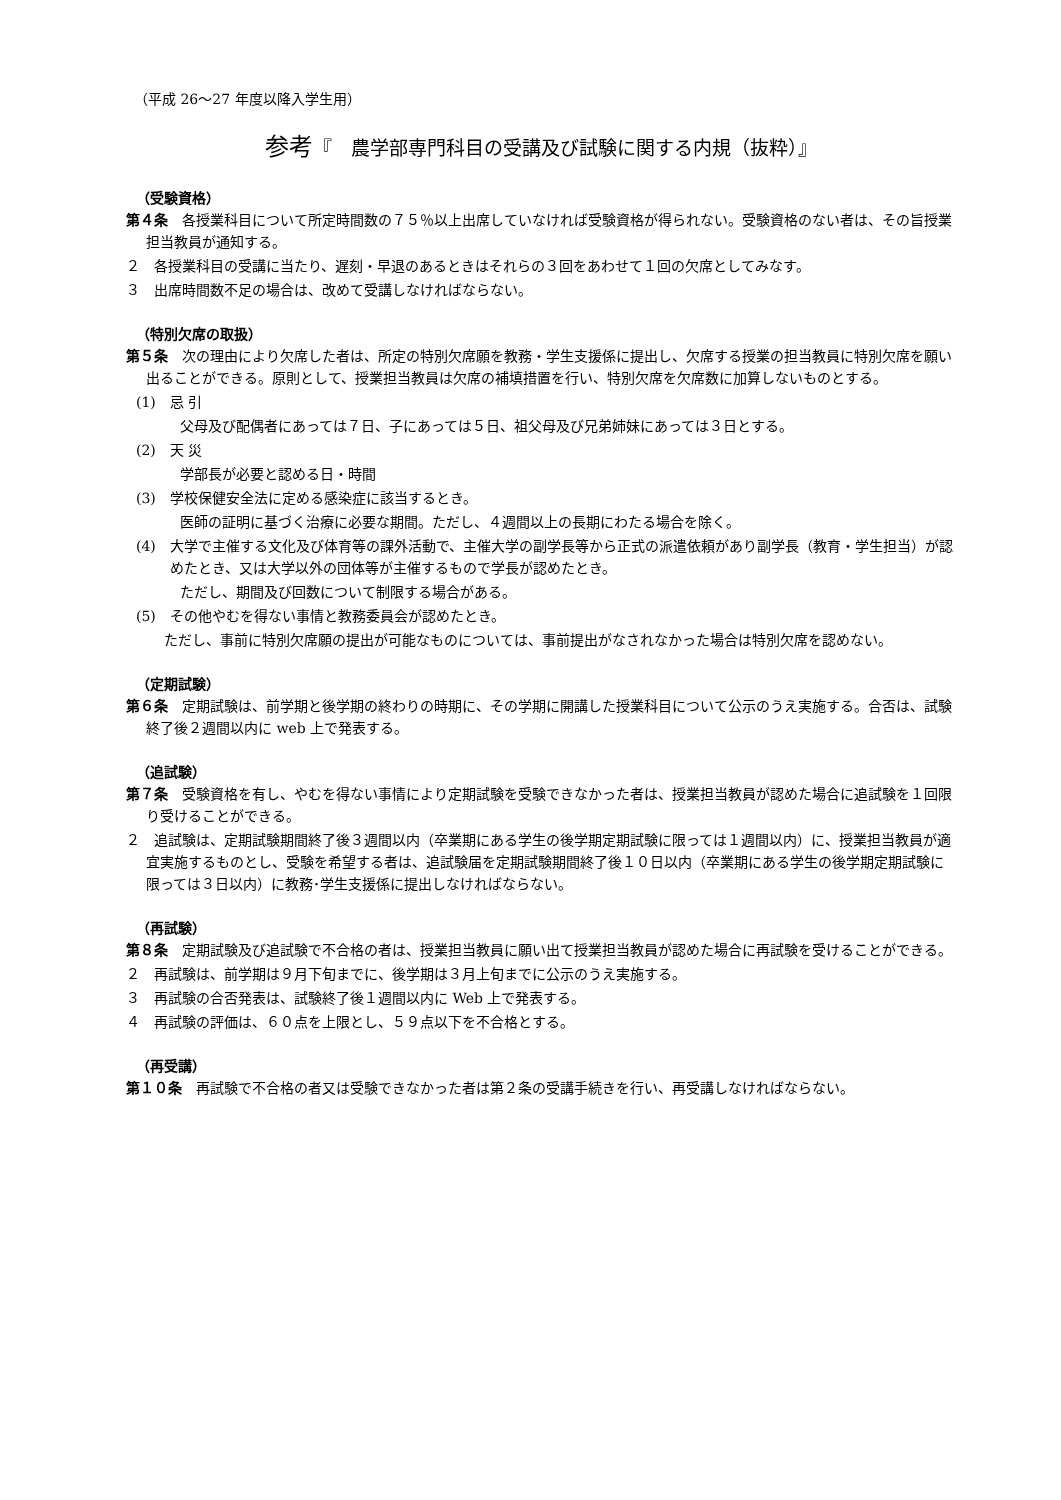（平成 26～27 年度以降入学生用）
参考『　農学部専門科目の受講及び試験に関する内規（抜粋）』
（受験資格）
第４条　各授業科目について所定時間数の７５％以上出席していなければ受験資格が得られない。受験資格のない者は、その旨授業担当教員が通知する。
２　各授業科目の受講に当たり、遅刻・早退のあるときはそれらの３回をあわせて１回の欠席としてみなす。
３　出席時間数不足の場合は、改めて受講しなければならない。
（特別欠席の取扱）
第５条　次の理由により欠席した者は、所定の特別欠席願を教務・学生支援係に提出し、欠席する授業の担当教員に特別欠席を願い出ることができる。原則として、授業担当教員は欠席の補填措置を行い、特別欠席を欠席数に加算しないものとする。
(1)　忌 引
父母及び配偶者にあっては７日、子にあっては５日、祖父母及び兄弟姉妹にあっては３日とする。
(2)　天 災
学部長が必要と認める日・時間
(3)　学校保健安全法に定める感染症に該当するとき。
医師の証明に基づく治療に必要な期間。ただし、４週間以上の長期にわたる場合を除く。
(4)　大学で主催する文化及び体育等の課外活動で、主催大学の副学長等から正式の派遣依頼があり副学長（教育・学生担当）が認めたとき、又は大学以外の団体等が主催するもので学長が認めたとき。
ただし、期間及び回数について制限する場合がある。
(5)　その他やむを得ない事情と教務委員会が認めたとき。
ただし、事前に特別欠席願の提出が可能なものについては、事前提出がなされなかった場合は特別欠席を認めない。
（定期試験）
第６条　定期試験は、前学期と後学期の終わりの時期に、その学期に開講した授業科目について公示のうえ実施する。合否は、試験終了後２週間以内に web 上で発表する。
（追試験）
第７条　受験資格を有し、やむを得ない事情により定期試験を受験できなかった者は、授業担当教員が認めた場合に追試験を１回限り受けることができる。
２　追試験は、定期試験期間終了後３週間以内（卒業期にある学生の後学期定期試験に限っては１週間以内）に、授業担当教員が適宜実施するものとし、受験を希望する者は、追試験届を定期試験期間終了後１０日以内（卒業期にある学生の後学期定期試験に限っては３日以内）に教務･学生支援係に提出しなければならない。
（再試験）
第８条　定期試験及び追試験で不合格の者は、授業担当教員に願い出て授業担当教員が認めた場合に再試験を受けることができる。
２　再試験は、前学期は９月下旬までに、後学期は３月上旬までに公示のうえ実施する。
３　再試験の合否発表は、試験終了後１週間以内に Web 上で発表する。
４　再試験の評価は、６０点を上限とし、５９点以下を不合格とする。
（再受講）
第１０条　再試験で不合格の者又は受験できなかった者は第２条の受講手続きを行い、再受講しなければならない。